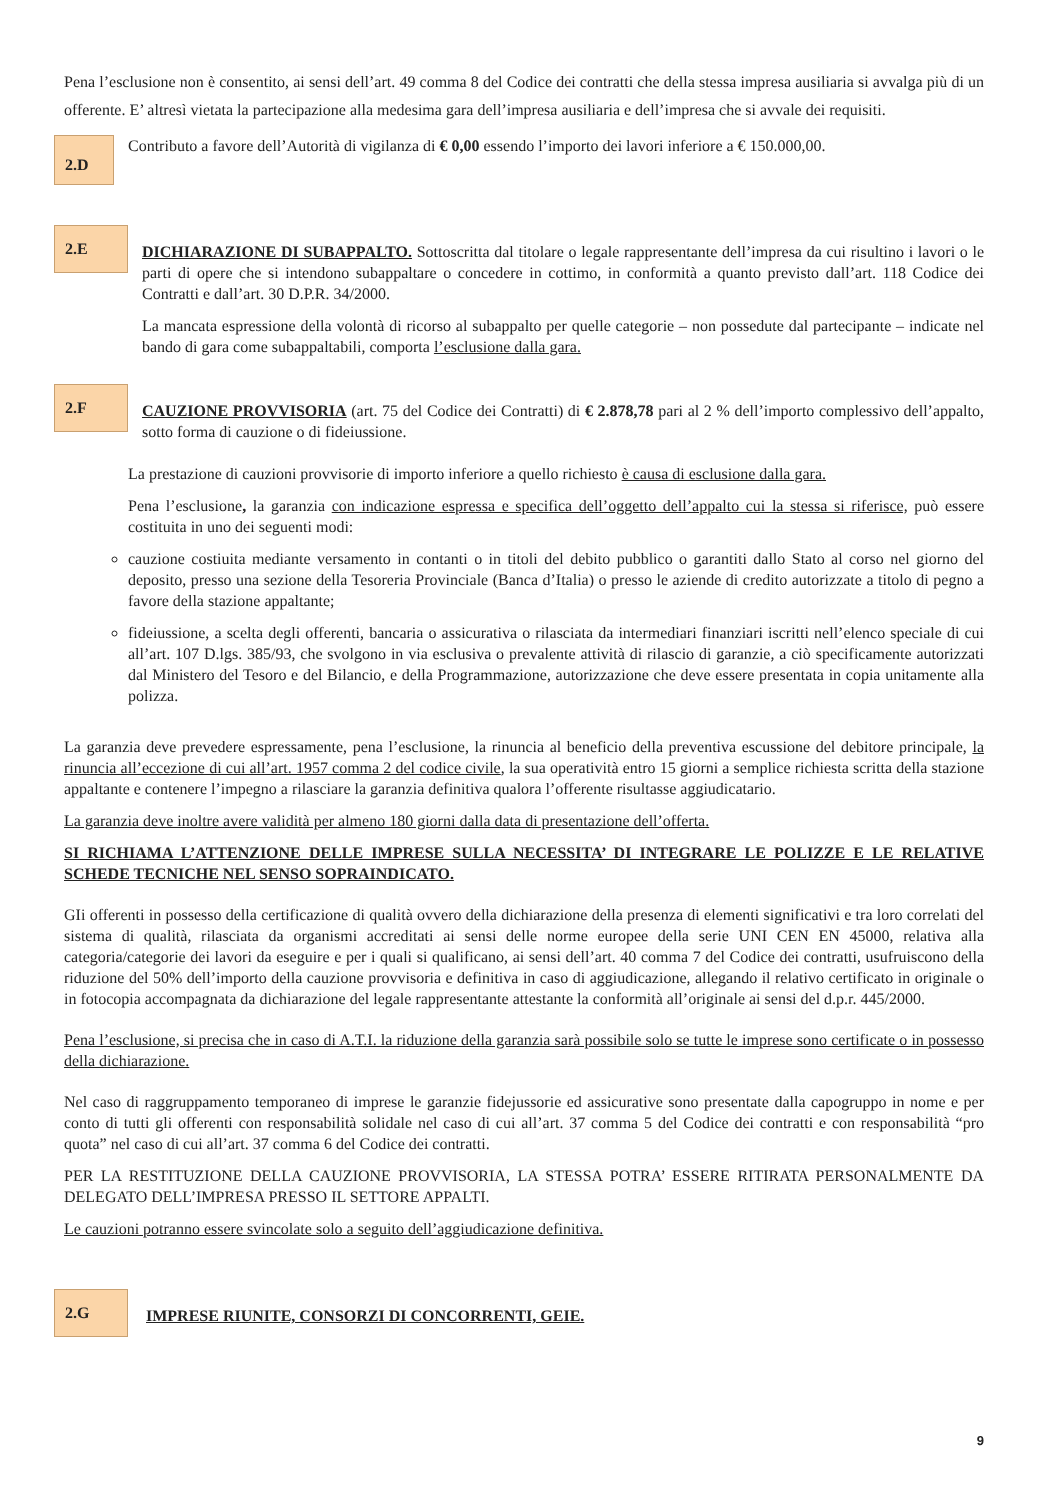Pena l’esclusione non è consentito, ai sensi dell’art. 49 comma 8 del Codice dei contratti che della stessa impresa ausiliaria si avvalga più di un offerente. E’ altresì vietata la partecipazione alla medesima gara dell’impresa ausiliaria e dell’impresa che si avvale dei requisiti.
2.D
Contributo a favore dell’Autorità di vigilanza di € 0,00 essendo l’importo dei lavori inferiore a € 150.000,00.
2.E
DICHIARAZIONE DI SUBAPPALTO. Sottoscritta dal titolare o legale rappresentante dell’impresa da cui risultino i lavori o le parti di opere che si intendono subappaltare o concedere in cottimo, in conformità a quanto previsto dall’art. 118 Codice dei Contratti e dall’art. 30 D.P.R. 34/2000.
La mancata espressione della volontà di ricorso al subappalto per quelle categorie – non possedute dal partecipante – indicate nel bando di gara come subappaltabili, comporta l’esclusione dalla gara.
2.F
CAUZIONE PROVVISORIA (art. 75 del Codice dei Contratti) di € 2.878,78 pari al 2 % dell’importo complessivo dell’appalto, sotto forma di cauzione o di fideiussione.
La prestazione di cauzioni provvisorie di importo inferiore a quello richiesto è causa di esclusione dalla gara.
Pena l’esclusione, la garanzia con indicazione espressa e specifica dell’oggetto dell’appalto cui la stessa si riferisce, può essere costituita in uno dei seguenti modi:
cauzione costiuita mediante versamento in contanti o in titoli del debito pubblico o garantiti dallo Stato al corso nel giorno del deposito, presso una sezione della Tesoreria Provinciale (Banca d’Italia) o presso le aziende di credito autorizzate a titolo di pegno a favore della stazione appaltante;
fideiussione, a scelta degli offerenti, bancaria o assicurativa o rilasciata da intermediari finanziari iscritti nell’elenco speciale di cui all’art. 107 D.lgs. 385/93, che svolgono in via esclusiva o prevalente attività di rilascio di garanzie, a ciò specificamente autorizzati dal Ministero del Tesoro e del Bilancio, e della Programmazione, autorizzazione che deve essere presentata in copia unitamente alla polizza.
La garanzia deve prevedere espressamente, pena l’esclusione, la rinuncia al beneficio della preventiva escussione del debitore principale, la rinuncia all’eccezione di cui all’art. 1957 comma 2 del codice civile, la sua operatività entro 15 giorni a semplice richiesta scritta della stazione appaltante e contenere l’impegno a rilasciare la garanzia definitiva qualora l’offerente risultasse aggiudicatario.
La garanzia deve inoltre avere validità per almeno 180 giorni dalla data di presentazione dell’offerta.
SI RICHIAMA L’ATTENZIONE DELLE IMPRESE SULLA NECESSITA’ DI INTEGRARE LE POLIZZE E LE RELATIVE SCHEDE TECNICHE NEL SENSO SOPRAINDICATO.
GIi offerenti in possesso della certificazione di qualità ovvero della dichiarazione della presenza di elementi significativi e tra loro correlati del sistema di qualità, rilasciata da organismi accreditati ai sensi delle norme europee della serie UNI CEN EN 45000, relativa alla categoria/categorie dei lavori da eseguire e per i quali si qualificano, ai sensi dell’art. 40 comma 7 del Codice dei contratti, usufruiscono della riduzione del 50% dell’importo della cauzione provvisoria e definitiva in caso di aggiudicazione, allegando il relativo certificato in originale o in fotocopia accompagnata da dichiarazione del legale rappresentante attestante la conformità all’originale ai sensi del d.p.r. 445/2000.
Pena l’esclusione, si precisa che in caso di A.T.I. la riduzione della garanzia sarà possibile solo se tutte le imprese sono certificate o in possesso della dichiarazione.
Nel caso di raggruppamento temporaneo di imprese le garanzie fidejussorie ed assicurative sono presentate dalla capogruppo in nome e per conto di tutti gli offerenti con responsabilità solidale nel caso di cui all’art. 37 comma 5 del Codice dei contratti e con responsabilità “pro quota” nel caso di cui all’art. 37 comma 6 del Codice dei contratti.
PER LA RESTITUZIONE DELLA CAUZIONE PROVVISORIA, LA STESSA POTRA’ ESSERE RITIRATA PERSONALMENTE DA DELEGATO DELL’IMPRESA PRESSO IL SETTORE APPALTI.
Le cauzioni potranno essere svincolate solo a seguito dell’aggiudicazione definitiva.
2.G
IMPRESE RIUNITE, CONSORZI DI CONCORRENTI, GEIE.
9